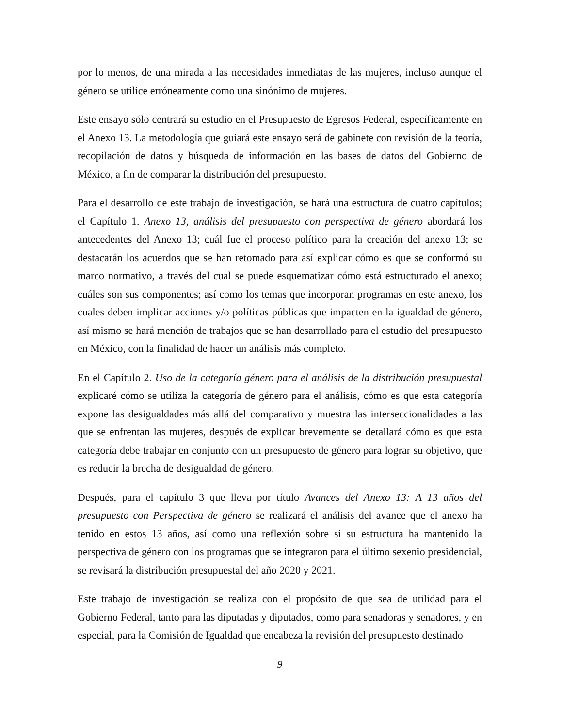por lo menos, de una mirada a las necesidades inmediatas de las mujeres, incluso aunque el género se utilice erróneamente como una sinónimo de mujeres.
Este ensayo sólo centrará su estudio en el Presupuesto de Egresos Federal, específicamente en el Anexo 13. La metodología que guiará este ensayo será de gabinete con revisión de la teoría, recopilación de datos y búsqueda de información en las bases de datos del Gobierno de México, a fin de comparar la distribución del presupuesto.
Para el desarrollo de este trabajo de investigación, se hará una estructura de cuatro capítulos; el Capítulo 1. Anexo 13, análisis del presupuesto con perspectiva de género abordará los antecedentes del Anexo 13; cuál fue el proceso político para la creación del anexo 13; se destacarán los acuerdos que se han retomado para así explicar cómo es que se conformó su marco normativo, a través del cual se puede esquematizar cómo está estructurado el anexo; cuáles son sus componentes; así como los temas que incorporan programas en este anexo, los cuales deben implicar acciones y/o políticas públicas que impacten en la igualdad de género, así mismo se hará mención de trabajos que se han desarrollado para el estudio del presupuesto en México, con la finalidad de hacer un análisis más completo.
En el Capítulo 2. Uso de la categoría género para el análisis de la distribución presupuestal explicaré cómo se utiliza la categoría de género para el análisis, cómo es que esta categoría expone las desigualdades más allá del comparativo y muestra las interseccionalidades a las que se enfrentan las mujeres, después de explicar brevemente se detallará cómo es que esta categoría debe trabajar en conjunto con un presupuesto de género para lograr su objetivo, que es reducir la brecha de desigualdad de género.
Después, para el capítulo 3 que lleva por título Avances del Anexo 13: A 13 años del presupuesto con Perspectiva de género se realizará el análisis del avance que el anexo ha tenido en estos 13 años, así como una reflexión sobre si su estructura ha mantenido la perspectiva de género con los programas que se integraron para el último sexenio presidencial, se revisará la distribución presupuestal del año 2020 y 2021.
Este trabajo de investigación se realiza con el propósito de que sea de utilidad para el Gobierno Federal, tanto para las diputadas y diputados, como para senadoras y senadores, y en especial, para la Comisión de Igualdad que encabeza la revisión del presupuesto destinado
9